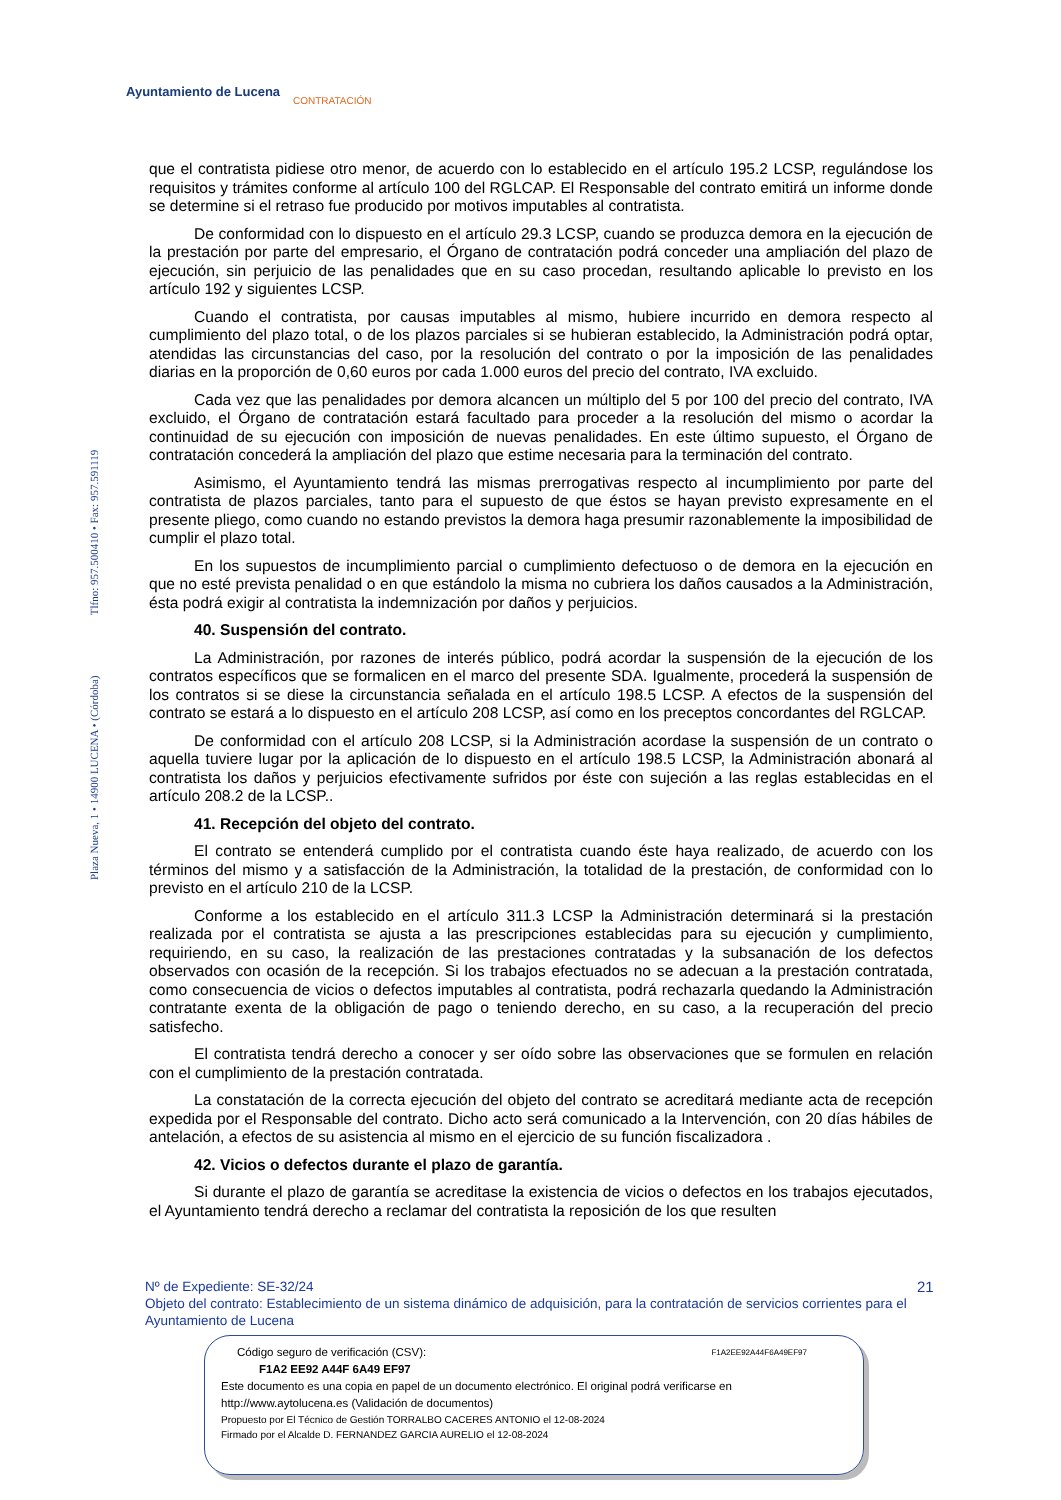Ayuntamiento de Lucena
CONTRATACIÓN
Plaza Nueva, 1 • 14900 LUCENA • (Córdoba) Tlfno: 957.500410 • Fax: 957.591119
que el contratista pidiese otro menor, de acuerdo con lo establecido en el artículo 195.2 LCSP, regulándose los requisitos y trámites conforme al artículo 100 del RGLCAP. El Responsable del contrato emitirá un informe donde se determine si el retraso fue producido por motivos imputables al contratista.
De conformidad con lo dispuesto en el artículo 29.3 LCSP, cuando se produzca demora en la ejecución de la prestación por parte del empresario, el Órgano de contratación podrá conceder una ampliación del plazo de ejecución, sin perjuicio de las penalidades que en su caso procedan, resultando aplicable lo previsto en los artículo 192 y siguientes LCSP.
Cuando el contratista, por causas imputables al mismo, hubiere incurrido en demora respecto al cumplimiento del plazo total, o de los plazos parciales si se hubieran establecido, la Administración podrá optar, atendidas las circunstancias del caso, por la resolución del contrato o por la imposición de las penalidades diarias en la proporción de 0,60 euros por cada 1.000 euros del precio del contrato, IVA excluido.
Cada vez que las penalidades por demora alcancen un múltiplo del 5 por 100 del precio del contrato, IVA excluido, el Órgano de contratación estará facultado para proceder a la resolución del mismo o acordar la continuidad de su ejecución con imposición de nuevas penalidades. En este último supuesto, el Órgano de contratación concederá la ampliación del plazo que estime necesaria para la terminación del contrato.
Asimismo, el Ayuntamiento tendrá las mismas prerrogativas respecto al incumplimiento por parte del contratista de plazos parciales, tanto para el supuesto de que éstos se hayan previsto expresamente en el presente pliego, como cuando no estando previstos la demora haga presumir razonablemente la imposibilidad de cumplir el plazo total.
En los supuestos de incumplimiento parcial o cumplimiento defectuoso o de demora en la ejecución en que no esté prevista penalidad o en que estándolo la misma no cubriera los daños causados a la Administración, ésta podrá exigir al contratista la indemnización por daños y perjuicios.
40. Suspensión del contrato.
La Administración, por razones de interés público, podrá acordar la suspensión de la ejecución de los contratos específicos que se formalicen en el marco del presente SDA. Igualmente, procederá la suspensión de los contratos si se diese la circunstancia señalada en el artículo 198.5 LCSP. A efectos de la suspensión del contrato se estará a lo dispuesto en el artículo 208 LCSP, así como en los preceptos concordantes del RGLCAP.
De conformidad con el artículo 208 LCSP, si la Administración acordase la suspensión de un contrato o aquella tuviere lugar por la aplicación de lo dispuesto en el artículo 198.5 LCSP, la Administración abonará al contratista los daños y perjuicios efectivamente sufridos por éste con sujeción a las reglas establecidas en el artículo 208.2 de la LCSP..
41. Recepción del objeto del contrato.
El contrato se entenderá cumplido por el contratista cuando éste haya realizado, de acuerdo con los términos del mismo y a satisfacción de la Administración, la totalidad de la prestación, de conformidad con lo previsto en el artículo 210 de la LCSP.
Conforme a los establecido en el artículo 311.3 LCSP la Administración determinará si la prestación realizada por el contratista se ajusta a las prescripciones establecidas para su ejecución y cumplimiento, requiriendo, en su caso, la realización de las prestaciones contratadas y la subsanación de los defectos observados con ocasión de la recepción. Si los trabajos efectuados no se adecuan a la prestación contratada, como consecuencia de vicios o defectos imputables al contratista, podrá rechazarla quedando la Administración contratante exenta de la obligación de pago o teniendo derecho, en su caso, a la recuperación del precio satisfecho.
El contratista tendrá derecho a conocer y ser oído sobre las observaciones que se formulen en relación con el cumplimiento de la prestación contratada.
La constatación de la correcta ejecución del objeto del contrato se acreditará mediante acta de recepción expedida por el Responsable del contrato. Dicho acto será comunicado a la Intervención, con 20 días hábiles de antelación, a efectos de su asistencia al mismo en el ejercicio de su función fiscalizadora .
42. Vicios o defectos durante el plazo de garantía.
Si durante el plazo de garantía se acreditase la existencia de vicios o defectos en los trabajos ejecutados, el Ayuntamiento tendrá derecho a reclamar del contratista la reposición de los que resulten
21
Nº de Expediente: SE-32/24
Objeto del contrato: Establecimiento de un sistema dinámico de adquisición, para la contratación de servicios corrientes para el Ayuntamiento de Lucena
Código seguro de verificación (CSV): F1A2EE92A44F6A49EF97
F1A2 EE92 A44F 6A49 EF97
Este documento es una copia en papel de un documento electrónico. El original podrá verificarse en
http://www.aytolucena.es (Validación de documentos)
Propuesto por El Técnico de Gestión TORRALBO CACERES ANTONIO el 12-08-2024
Firmado por el Alcalde D. FERNANDEZ GARCIA AURELIO el 12-08-2024